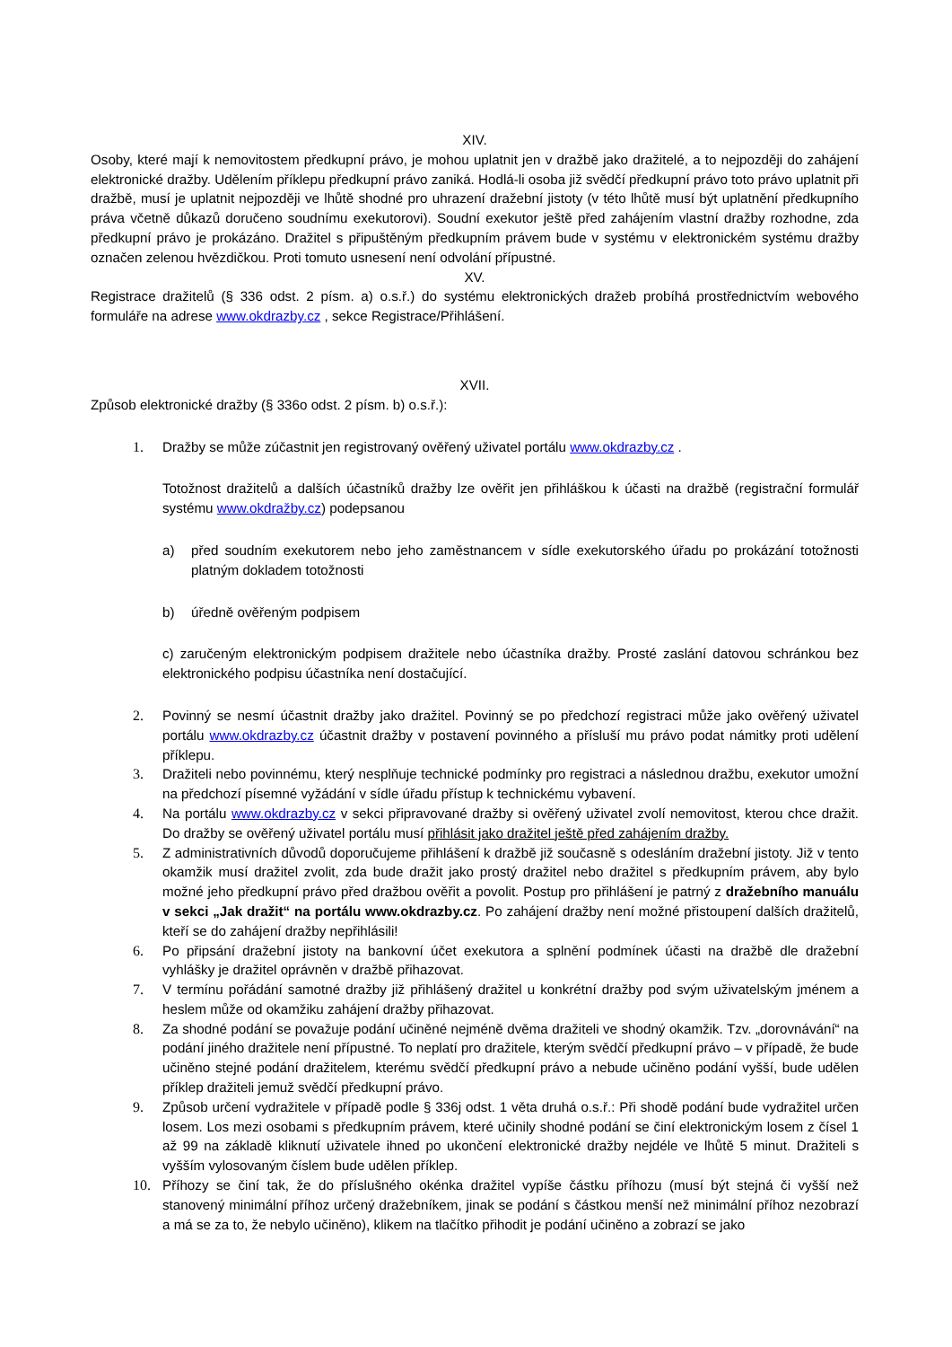XIV.
Osoby, které mají k nemovitostem předkupní právo, je mohou uplatnit jen v dražbě jako dražitelé, a to nejpozději do zahájení elektronické dražby. Udělením příklepu předkupní právo zaniká. Hodlá-li osoba již svědčí předkupní právo toto právo uplatnit při dražbě, musí je uplatnit nejpozději ve lhůtě shodné pro uhrazení dražební jistoty (v této lhůtě musí být uplatnění předkupního práva včetně důkazů doručeno soudnímu exekutorovi). Soudní exekutor ještě před zahájením vlastní dražby rozhodne, zda předkupní právo je prokázáno. Dražitel s připuštěným předkupním právem bude v systému v elektronickém systému dražby označen zelenou hvězdičkou. Proti tomuto usnesení není odvolání přípustné.
XV.
Registrace dražitelů (§ 336 odst. 2 písm. a) o.s.ř.) do systému elektronických dražeb probíhá prostřednictvím webového formuláře na adrese www.okdrazby.cz , sekce Registrace/Přihlášení.
XVII.
Způsob elektronické dražby (§ 336o odst. 2 písm. b) o.s.ř.):
1. Dražby se může zúčastnit jen registrovaný ověřený uživatel portálu www.okdrazby.cz .
Totožnost dražitelů a dalších účastníků dražby lze ověřit jen přihláškou k účasti na dražbě (registrační formulář systému www.okdražby.cz) podepsanou
a) před soudním exekutorem nebo jeho zaměstnancem v sídle exekutorského úřadu po prokázání totožnosti platným dokladem totožnosti
b) úředně ověřeným podpisem
c) zaručeným elektronickým podpisem dražitele nebo účastníka dražby. Prosté zaslání datovou schránkou bez elektronického podpisu účastníka není dostačující.
2. Povinný se nesmí účastnit dražby jako dražitel. Povinný se po předchozí registraci může jako ověřený uživatel portálu www.okdrazby.cz účastnit dražby v postavení povinného a přísluší mu právo podat námitky proti udělení příklepu.
3. Dražiteli nebo povinnému, který nesplňuje technické podmínky pro registraci a následnou dražbu, exekutor umožní na předchozí písemné vyžádání v sídle úřadu přístup k technickému vybavení.
4. Na portálu www.okdrazby.cz v sekci připravované dražby si ověřený uživatel zvolí nemovitost, kterou chce dražit. Do dražby se ověřený uživatel portálu musí přihlásit jako dražitel ještě před zahájením dražby.
5. Z administrativních důvodů doporučujeme přihlášení k dražbě již současně s odesláním dražební jistoty. Již v tento okamžik musí dražitel zvolit, zda bude dražit jako prostý dražitel nebo dražitel s předkupním právem, aby bylo možné jeho předkupní právo před dražbou ověřit a povolit. Postup pro přihlášení je patrný z dražebního manuálu v sekci „Jak dražit“ na portálu www.okdrazby.cz. Po zahájení dražby není možné přistoupení dalších dražitelů, kteří se do zahájení dražby nepřihlásili!
6. Po připsání dražební jistoty na bankovní účet exekutora a splnění podmínek účasti na dražbě dle dražební vyhlášky je dražitel oprávněn v dražbě přihazovat.
7. V termínu pořádání samotné dražby již přihlášený dražitel u konkrétní dražby pod svým uživatelským jménem a heslem může od okamžiku zahájení dražby přihazovat.
8. Za shodné podání se považuje podání učiněné nejméně dvěma dražiteli ve shodný okamžik. Tzv. „dorovnávání“ na podání jiného dražitele není přípustné. To neplatí pro dražitele, kterým svědčí předkupní právo – v případě, že bude učiněno stejné podání dražitelem, kterému svědčí předkupní právo a nebude učiněno podání vyšší, bude udělen příklep dražiteli jemuž svědčí předkupní právo.
9. Způsob určení vydražitele v případě podle § 336j odst. 1 věta druhá o.s.ř.: Při shodě podání bude vydražitel určen losem. Los mezi osobami s předkupním právem, které učinily shodné podání se činí elektronickým losem z čísel 1 až 99 na základě kliknutí uživatele ihned po ukončení elektronické dražby nejdéle ve lhůtě 5 minut. Dražiteli s vyšším vylosovaným číslem bude udělen příklep.
10. Příhozy se činí tak, že do příslušného okénka dražitel vypíše částku příhozu (musí být stejná či vyšší než stanovený minimální příhoz určený dražebníkem, jinak se podání s částkou menší než minimální příhoz nezobrazí a má se za to, že nebylo učiněno), klikem na tlačítko přihodit je podání učiněno a zobrazí se jako